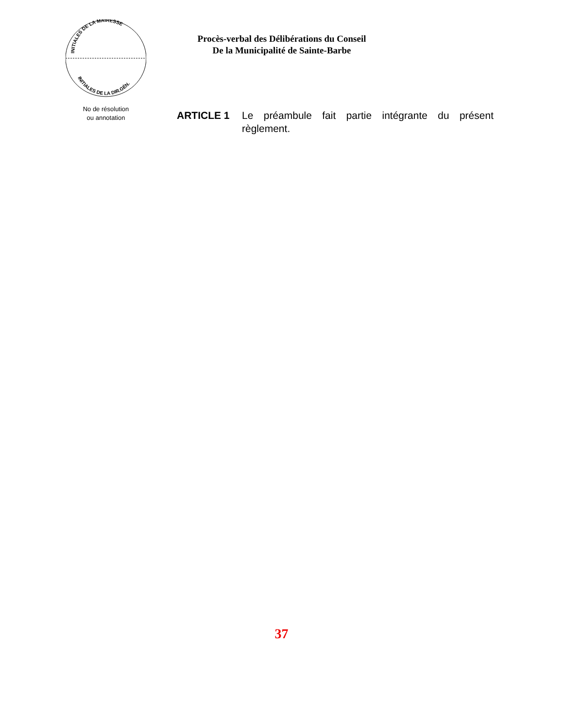INITIALES DE LA MAIRESSE
INITIALES DE LA DIR.GÉN.
Procès-verbal des Délibérations du Conseil
De la Municipalité de Sainte-Barbe
No de résolution
ou annotation
ARTICLE 1 Le préambule fait partie intégrante du présent règlement.
37